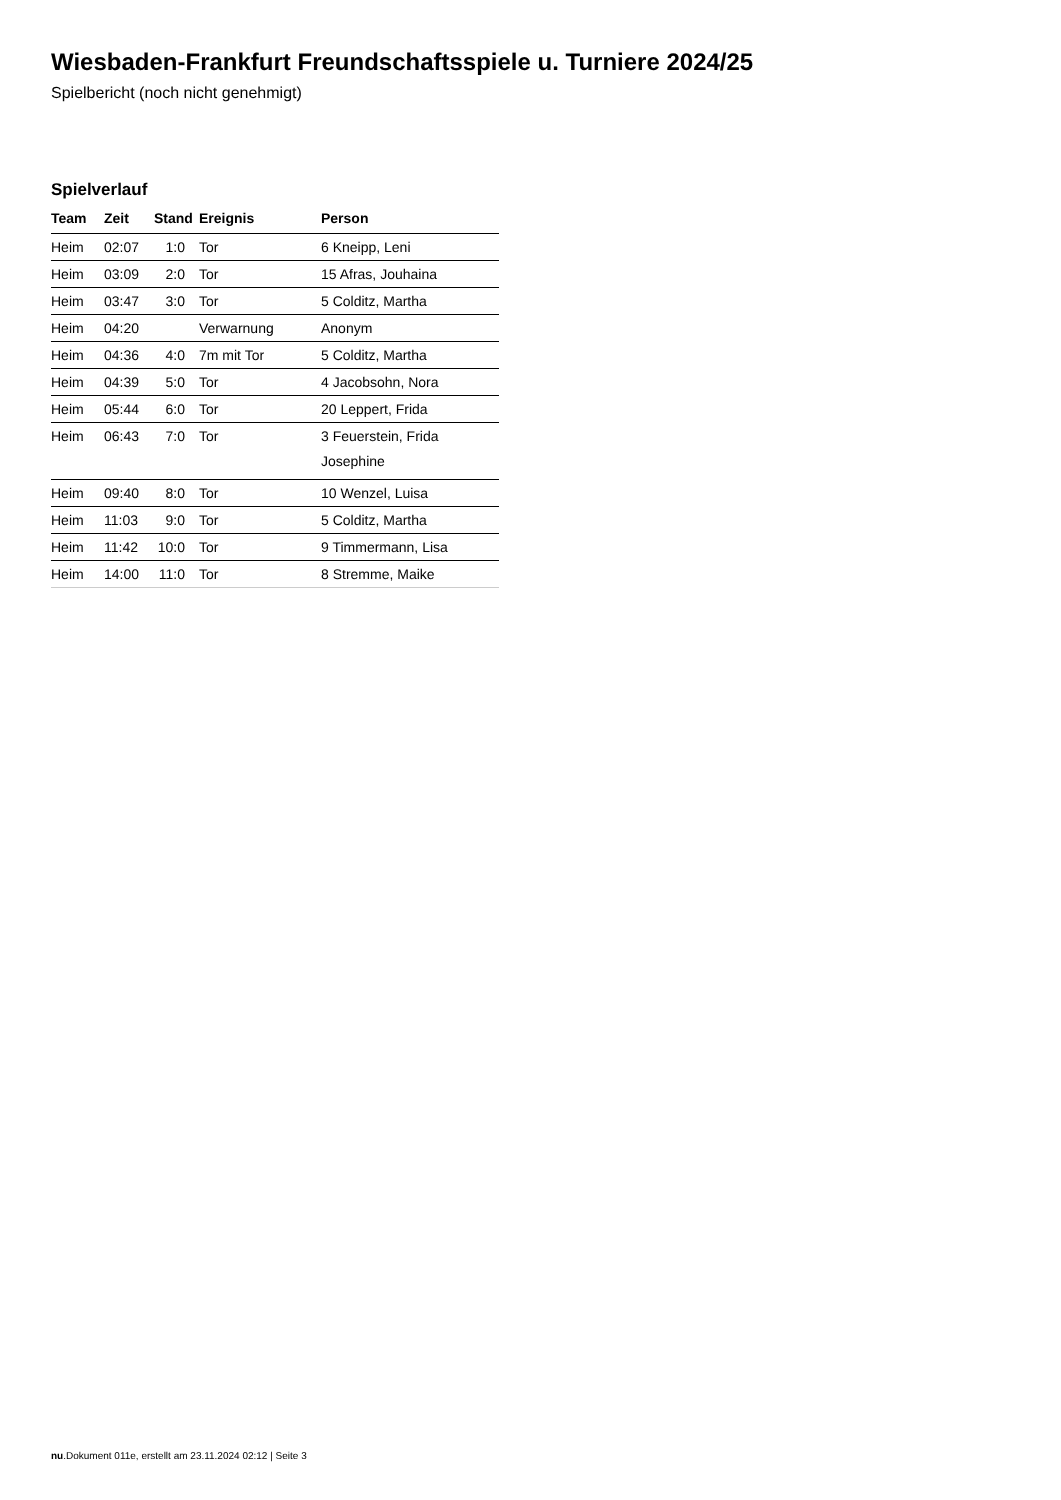Wiesbaden-Frankfurt Freundschaftsspiele u. Turniere 2024/25
Spielbericht (noch nicht genehmigt)
Spielverlauf
| Team | Zeit | Stand | Ereignis | Person |
| --- | --- | --- | --- | --- |
| Heim | 02:07 | 1:0 | Tor | 6 Kneipp, Leni |
| Heim | 03:09 | 2:0 | Tor | 15 Afras, Jouhaina |
| Heim | 03:47 | 3:0 | Tor | 5 Colditz, Martha |
| Heim | 04:20 | | Verwarnung | Anonym |
| Heim | 04:36 | 4:0 | 7m mit Tor | 5 Colditz, Martha |
| Heim | 04:39 | 5:0 | Tor | 4 Jacobsohn, Nora |
| Heim | 05:44 | 6:0 | Tor | 20 Leppert, Frida |
| Heim | 06:43 | 7:0 | Tor | 3 Feuerstein, Frida Josephine |
| Heim | 09:40 | 8:0 | Tor | 10 Wenzel, Luisa |
| Heim | 11:03 | 9:0 | Tor | 5 Colditz, Martha |
| Heim | 11:42 | 10:0 | Tor | 9 Timmermann, Lisa |
| Heim | 14:00 | 11:0 | Tor | 8 Stremme, Maike |
nu.Dokument 011e, erstellt am 23.11.2024 02:12 | Seite 3